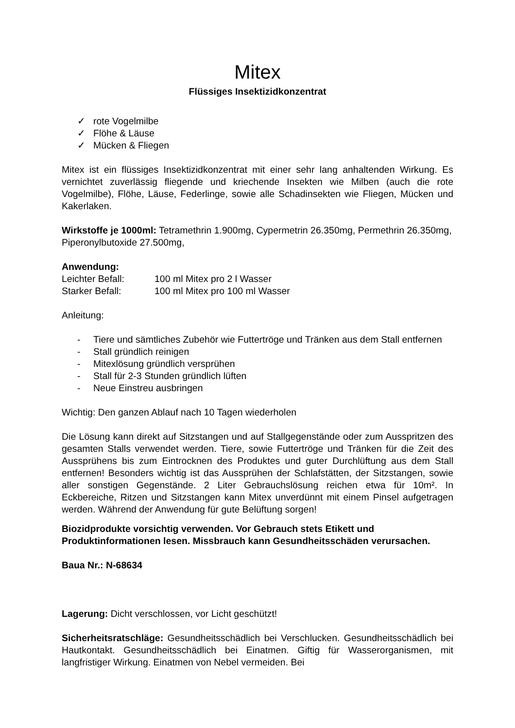Mitex
Flüssiges Insektizidkonzentrat
✓ rote Vogelmilbe
✓ Flöhe & Läuse
✓ Mücken & Fliegen
Mitex ist ein flüssiges Insektizidkonzentrat mit einer sehr lang anhaltenden Wirkung. Es vernichtet zuverlässig fliegende und kriechende Insekten wie Milben (auch die rote Vogelmilbe), Flöhe, Läuse, Federlinge, sowie alle Schadinsekten wie Fliegen, Mücken und Kakerlaken.
Wirkstoffe je 1000ml: Tetramethrin 1.900mg, Cypermetrin 26.350mg, Permethrin 26.350mg, Piperonylbutoxide 27.500mg,
Anwendung:
Leichter Befall: 100 ml Mitex pro 2 l Wasser
Starker Befall: 100 ml Mitex pro 100 ml Wasser
Anleitung:
- Tiere und sämtliches Zubehör wie Futtertröge und Tränken aus dem Stall entfernen
- Stall gründlich reinigen
- Mitexlösung gründlich versprühen
- Stall für 2-3 Stunden gründlich lüften
- Neue Einstreu ausbringen
Wichtig: Den ganzen Ablauf nach 10 Tagen wiederholen
Die Lösung kann direkt auf Sitzstangen und auf Stallgegenstände oder zum Ausspritzen des gesamten Stalls verwendet werden. Tiere, sowie Futtertröge und Tränken für die Zeit des Aussprühens bis zum Eintrocknen des Produktes und guter Durchlüftung aus dem Stall entfernen! Besonders wichtig ist das Aussprühen der Schlafstätten, der Sitzstangen, sowie aller sonstigen Gegenstände. 2 Liter Gebrauchslösung reichen etwa für 10m². In Eckbereiche, Ritzen und Sitzstangen kann Mitex unverdünnt mit einem Pinsel aufgetragen werden. Während der Anwendung für gute Belüftung sorgen!
Biozidprodukte vorsichtig verwenden. Vor Gebrauch stets Etikett und Produktinformationen lesen. Missbrauch kann Gesundheitsschäden verursachen.
Baua Nr.: N-68634
Lagerung: Dicht verschlossen, vor Licht geschützt!
Sicherheitsratschläge: Gesundheitsschädlich bei Verschlucken. Gesundheitsschädlich bei Hautkontakt. Gesundheitsschädlich bei Einatmen. Giftig für Wasserorganismen, mit langfristiger Wirkung. Einatmen von Nebel vermeiden. Bei